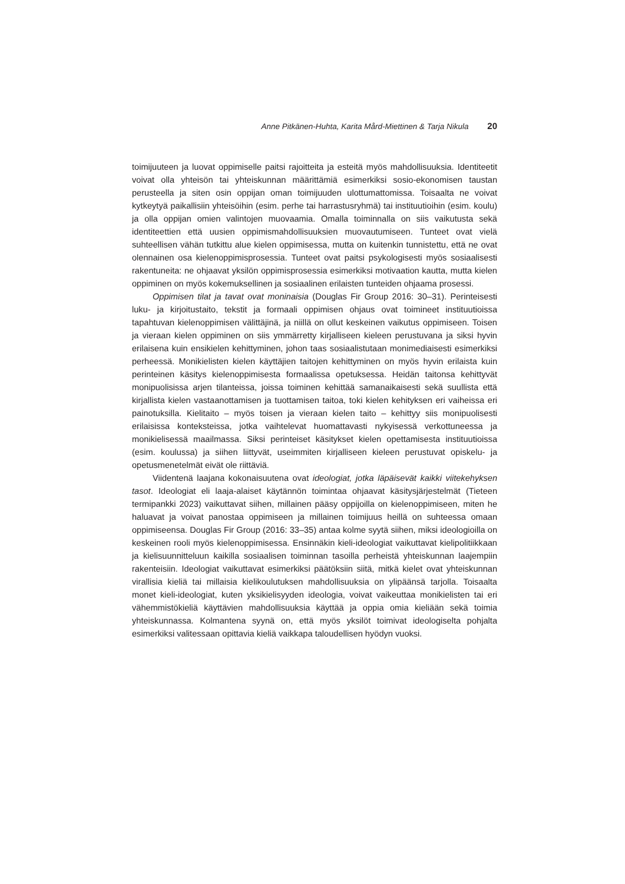Anne Pitkänen-Huhta, Karita Mård-Miettinen & Tarja Nikula 20
toimijuuteen ja luovat oppimiselle paitsi rajoitteita ja esteitä myös mahdollisuuksia. Identiteetit voivat olla yhteisön tai yhteiskunnan määrittämiä esimerkiksi sosio-ekonomisen taustan perusteella ja siten osin oppijan oman toimijuuden ulottumattomissa. Toisaalta ne voivat kytkeytyä paikallisiin yhteisöihin (esim. perhe tai harrastusryhmä) tai instituutioihin (esim. koulu) ja olla oppijan omien valintojen muovaamia. Omalla toiminnalla on siis vaikutusta sekä identiteettien että uusien oppimismahdollisuuksien muovautumiseen. Tunteet ovat vielä suhteellisen vähän tutkittu alue kielen oppimisessa, mutta on kuitenkin tunnistettu, että ne ovat olennainen osa kielenoppimisprosessia. Tunteet ovat paitsi psykologisesti myös sosiaalisesti rakentuneita: ne ohjaavat yksilön oppimisprosessia esimerkiksi motivaation kautta, mutta kielen oppiminen on myös kokemuksellinen ja sosiaalinen erilaisten tunteiden ohjaama prosessi.
Oppimisen tilat ja tavat ovat moninaisia (Douglas Fir Group 2016: 30–31). Perinteisesti luku- ja kirjoitustaito, tekstit ja formaali oppimisen ohjaus ovat toimineet instituutioissa tapahtuvan kielenoppimisen välittäjinä, ja niillä on ollut keskeinen vaikutus oppimiseen. Toisen ja vieraan kielen oppiminen on siis ymmärretty kirjalliseen kieleen perustuvana ja siksi hyvin erilaisena kuin ensikielen kehittyminen, johon taas sosiaalistutaan monimediaisesti esimerkiksi perheessä. Monikielisten kielen käyttäjien taitojen kehittyminen on myös hyvin erilaista kuin perinteinen käsitys kielenoppimisesta formaalissa opetuksessa. Heidän taitonsa kehittyvät monipuolisissa arjen tilanteissa, joissa toiminen kehittää samanaikaisesti sekä suullista että kirjallista kielen vastaanottamisen ja tuottamisen taitoa, toki kielen kehityksen eri vaiheissa eri painotuksilla. Kielitaito – myös toisen ja vieraan kielen taito – kehittyy siis monipuolisesti erilaisissa konteksteissa, jotka vaihtelevat huomattavasti nykyisessä verkottuneessa ja monikielisessä maailmassa. Siksi perinteiset käsitykset kielen opettamisesta instituutioissa (esim. koulussa) ja siihen liittyvät, useimmiten kirjalliseen kieleen perustuvat opiskelu- ja opetusmenetelmät eivät ole riittäviä.
Viidentenä laajana kokonaisuutena ovat ideologiat, jotka läpäisevät kaikki viitekehyksen tasot. Ideologiat eli laaja-alaiset käytännön toimintaa ohjaavat käsitysjärjestelmät (Tieteen termipankki 2023) vaikuttavat siihen, millainen pääsy oppijoilla on kielenoppimiseen, miten he haluavat ja voivat panostaa oppimiseen ja millainen toimijuus heillä on suhteessa omaan oppimiseensa. Douglas Fir Group (2016: 33–35) antaa kolme syytä siihen, miksi ideologioilla on keskeinen rooli myös kielenoppimisessa. Ensinnäkin kieli-ideologiat vaikuttavat kielipolitiikkaan ja kielisuunnitteluun kaikilla sosiaalisen toiminnan tasoilla perheistä yhteiskunnan laajempiin rakenteisiin. Ideologiat vaikuttavat esimerkiksi päätöksiin siitä, mitkä kielet ovat yhteiskunnan virallisia kieliä tai millaisia kielikoulutuksen mahdollisuuksia on ylipäänsä tarjolla. Toisaalta monet kieli-ideologiat, kuten yksikielisyyden ideologia, voivat vaikeuttaa monikielisten tai eri vähemmistökieliä käyttävien mahdollisuuksia käyttää ja oppia omia kieliään sekä toimia yhteiskunnassa. Kolmantena syynä on, että myös yksilöt toimivat ideologiselta pohjalta esimerkiksi valitessaan opittavia kieliä vaikkapa taloudellisen hyödyn vuoksi.